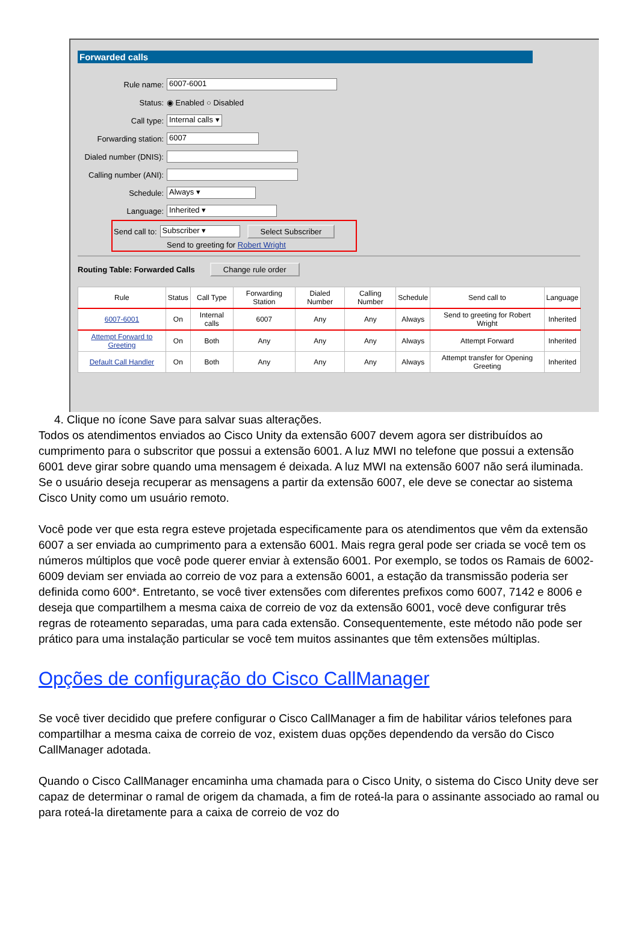Forwarded calls
Rule name: 6007-6001
Status: ◉ Enabled ○ Disabled
Call type: Internal calls ▾
Forwarding station: 6007
Dialed number (DNIS):
Calling number (ANI):
Schedule: Always ▾
Language: Inherited ▾
Send call to: Subscriber ▾ Select Subscriber
Send to greeting for Robert Wright
Routing Table: Forwarded Calls Change rule order
| Rule | Status | Call Type | Forwarding Station | Dialed Number | Calling Number | Schedule | Send call to | Language |
| --- | --- | --- | --- | --- | --- | --- | --- | --- |
| 6007-6001 | On | Internal calls | 6007 | Any | Any | Always | Send to greeting for Robert Wright | Inherited |
| Attempt Forward to Greeting | On | Both | Any | Any | Any | Always | Attempt Forward | Inherited |
| Default Call Handler | On | Both | Any | Any | Any | Always | Attempt transfer for Opening Greeting | Inherited |
4. Clique no ícone Save para salvar suas alterações.
Todos os atendimentos enviados ao Cisco Unity da extensão 6007 devem agora ser distribuídos ao cumprimento para o subscritor que possui a extensão 6001. A luz MWI no telefone que possui a extensão 6001 deve girar sobre quando uma mensagem é deixada. A luz MWI na extensão 6007 não será iluminada. Se o usuário deseja recuperar as mensagens a partir da extensão 6007, ele deve se conectar ao sistema Cisco Unity como um usuário remoto.
Você pode ver que esta regra esteve projetada especificamente para os atendimentos que vêm da extensão 6007 a ser enviada ao cumprimento para a extensão 6001. Mais regra geral pode ser criada se você tem os números múltiplos que você pode querer enviar à extensão 6001. Por exemplo, se todos os Ramais de 6002-6009 deviam ser enviada ao correio de voz para a extensão 6001, a estação da transmissão poderia ser definida como 600*. Entretanto, se você tiver extensões com diferentes prefixos como 6007, 7142 e 8006 e deseja que compartilhem a mesma caixa de correio de voz da extensão 6001, você deve configurar três regras de roteamento separadas, uma para cada extensão. Consequentemente, este método não pode ser prático para uma instalação particular se você tem muitos assinantes que têm extensões múltiplas.
Opções de configuração do Cisco CallManager
Se você tiver decidido que prefere configurar o Cisco CallManager a fim de habilitar vários telefones para compartilhar a mesma caixa de correio de voz, existem duas opções dependendo da versão do Cisco CallManager adotada.
Quando o Cisco CallManager encaminha uma chamada para o Cisco Unity, o sistema do Cisco Unity deve ser capaz de determinar o ramal de origem da chamada, a fim de roteá-la para o assinante associado ao ramal ou para roteá-la diretamente para a caixa de correio de voz do